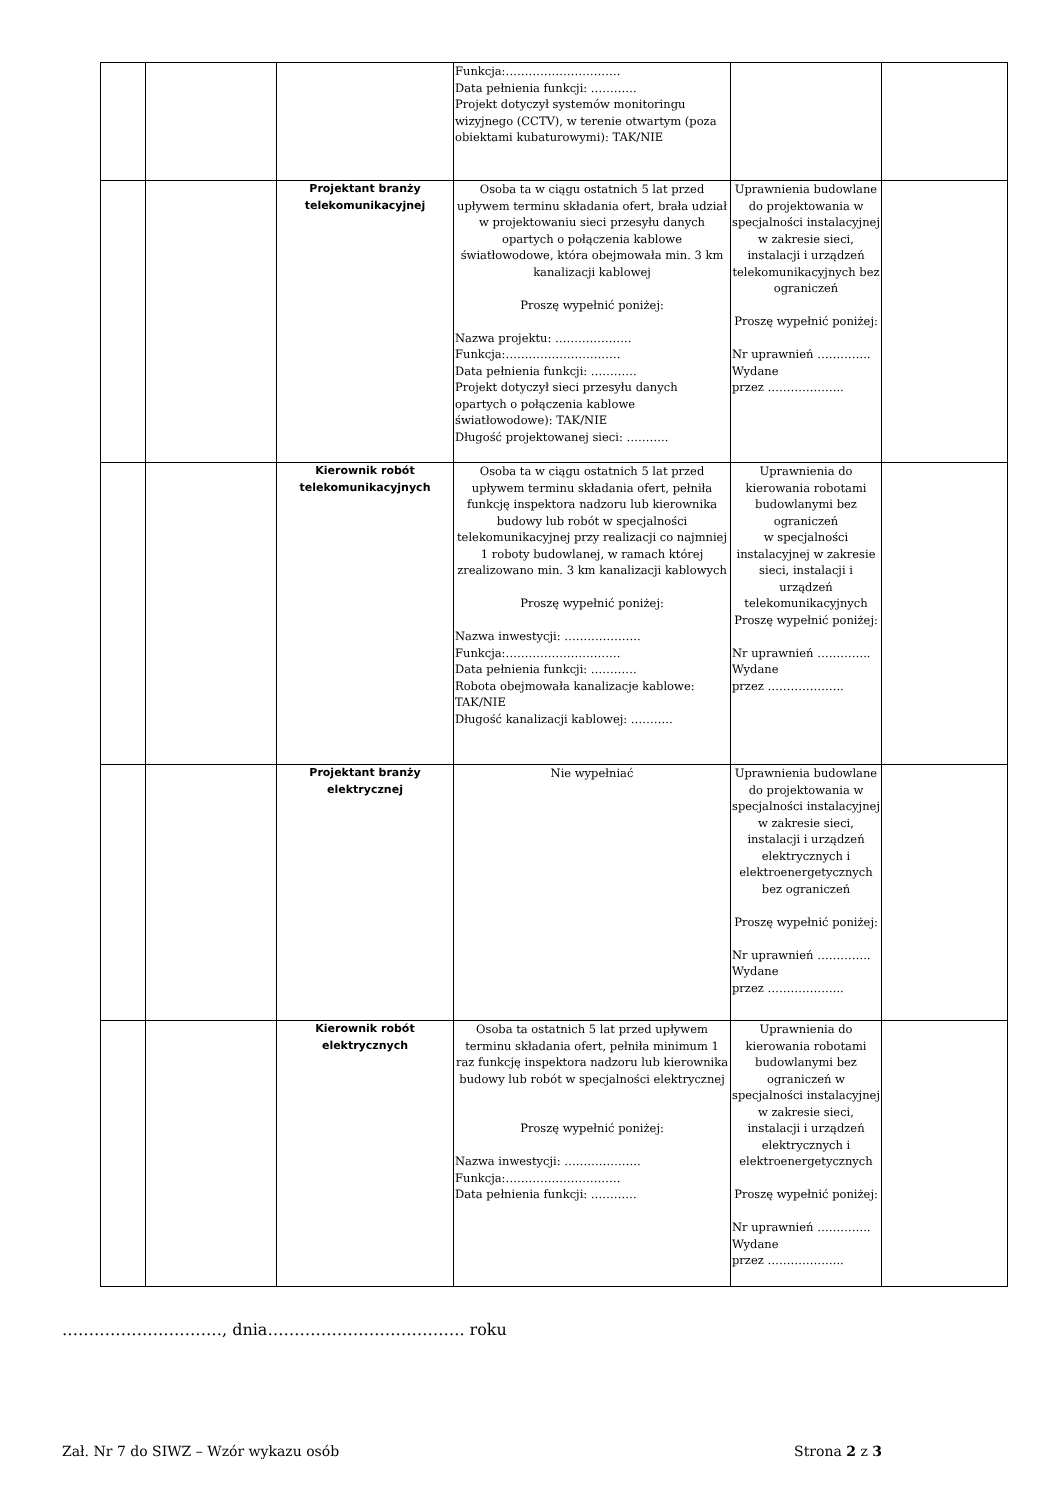| | | | Funkcja:………………………… Data pełnienia funkcji: ………… Projekt dotyczył systemów monitoringu wizyjnego (CCTV), w terenie otwartym (poza obiektami kubaturowymi): TAK/NIE | | |
| | | Projektant branży telekomunikacyjnej | Osoba ta w ciągu ostatnich 5 lat przed upływem terminu składania ofert, brała udział w projektowaniu sieci przesyłu danych opartych o połączenia kablowe światłowodowe, która obejmowała min. 3 km kanalizacji kablowej Proszę wypełnić poniżej: Nazwa projektu: ……………….. Funkcja:………………………… Data pełnienia funkcji: ………… Projekt dotyczył sieci przesyłu danych opartych o połączenia kablowe światłowodowe): TAK/NIE Długość projektowanej sieci: ……….. | Uprawnienia budowlane do projektowania w specjalności instalacyjnej w zakresie sieci, instalacji i urządzeń telekomunikacyjnych bez ograniczeń Proszę wypełnić poniżej: Nr uprawnień ………….. Wydane przez ……………….. | |
| | | Kierownik robót telekomunikacyjnych | Osoba ta w ciągu ostatnich 5 lat przed upływem terminu składania ofert, pełniła funkcję inspektora nadzoru lub kierownika budowy lub robót w specjalności telekomunikacyjnej przy realizacji co najmniej 1 roboty budowlanej, w ramach której zrealizowano min. 3 km kanalizacji kablowych Proszę wypełnić poniżej: Nazwa inwestycji: ……………….. Funkcja:………………………… Data pełnienia funkcji: ………… Robota obejmowała kanalizacje kablowe: TAK/NIE Długość kanalizacji kablowej: ……….. | Uprawnienia do kierowania robotami budowlanymi bez ograniczeń w specjalności instalacyjnej w zakresie sieci, instalacji i urządzeń telekomunikacyjnych Proszę wypełnić poniżej: Nr uprawnień ………….. Wydane przez ……………….. | |
| | | Projektant branży elektrycznej | Nie wypełniać | Uprawnienia budowlane do projektowania w specjalności instalacyjnej w zakresie sieci, instalacji i urządzeń elektrycznych i elektroenergetycznych bez ograniczeń Proszę wypełnić poniżej: Nr uprawnień ………….. Wydane przez ……………….. | |
| | | Kierownik robót elektrycznych | Osoba ta ostatnich 5 lat przed upływem terminu składania ofert, pełniła minimum 1 raz funkcję inspektora nadzoru lub kierownika budowy lub robót w specjalności elektrycznej Proszę wypełnić poniżej: Nazwa inwestycji: ……………….. Funkcja:………………………… Data pełnienia funkcji: ………… | Uprawnienia do kierowania robotami budowlanymi bez ograniczeń w specjalności instalacyjnej w zakresie sieci, instalacji i urządzeń elektrycznych i elektroenergetycznych Proszę wypełnić poniżej: Nr uprawnień ………….. Wydane przez ……………….. | |
…………………………, dnia………………………………. roku
Zał. Nr 7 do SIWZ – Wzór wykazu osób Strona 2 z 3